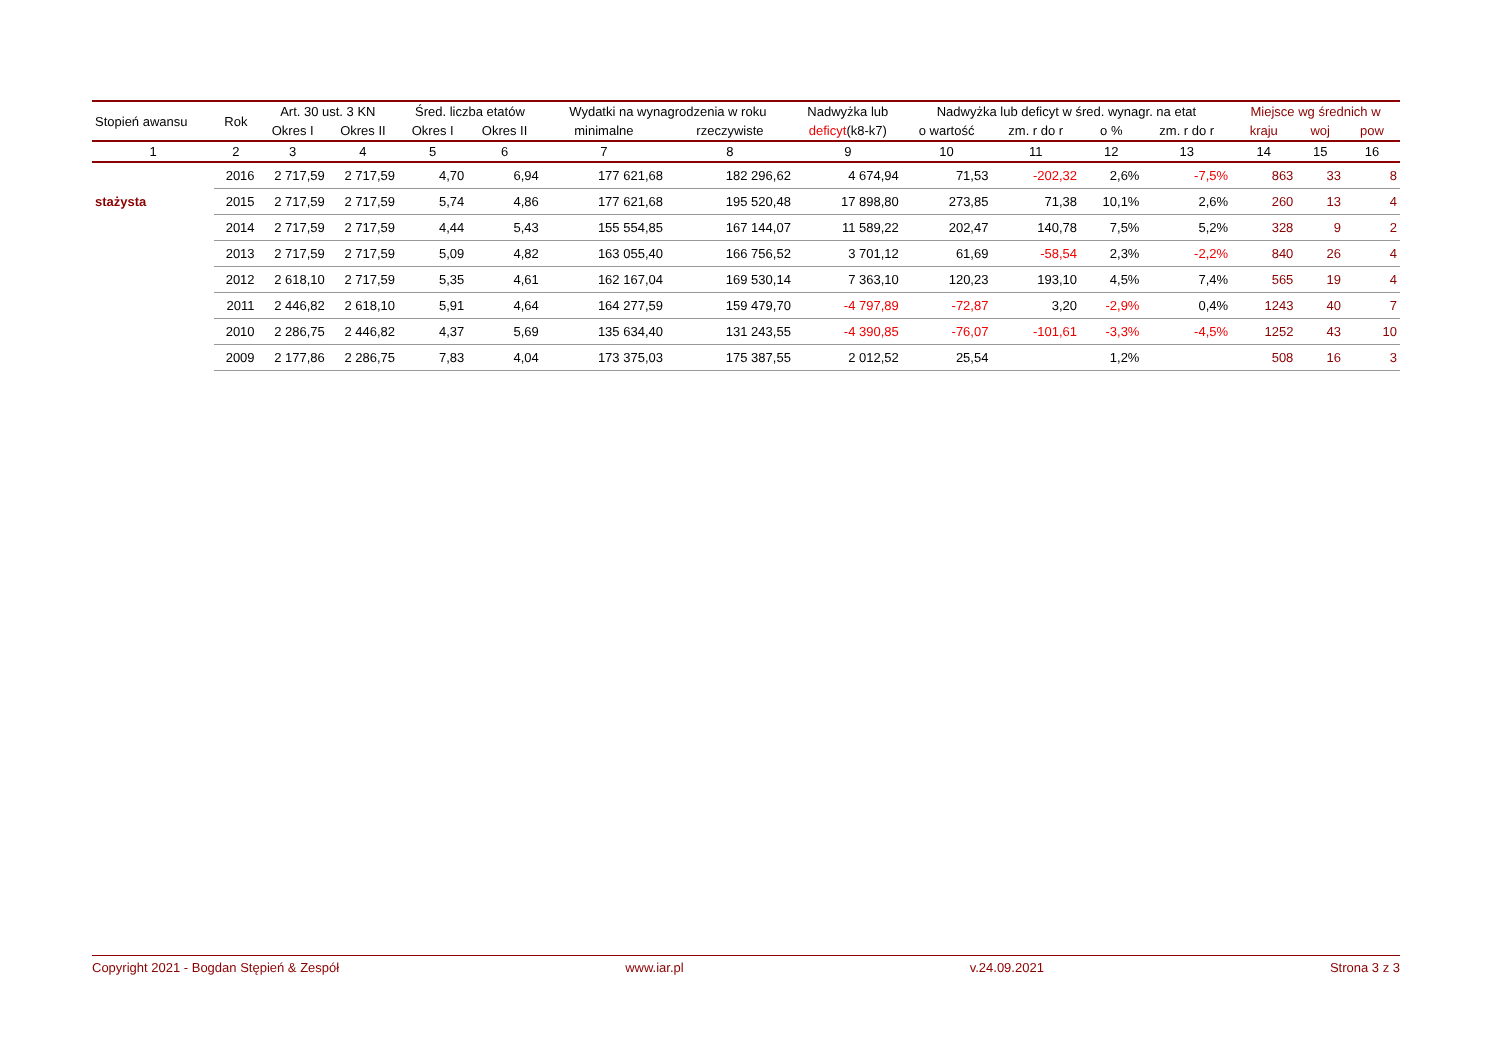| Stopień awansu | Rok | Art. 30 ust. 3 KN | | Śred. liczba etatów | | Wydatki na wynagrodzenia w roku | | Nadwyżka lub | Nadwyżka lub deficyt w śred. wynagr. na etat | | | | Miejsce wg średnich w | | |
| --- | --- | --- | --- | --- | --- | --- | --- | --- | --- | --- | --- | --- | --- | --- | --- |
| | | Okres I | Okres II | Okres I | Okres II | minimalne | rzeczywiste | deficyt (k8-k7) | o wartość | zm. r do r | o % | zm. r do r | kraju | woj | pow |
| 1 | 2 | 3 | 4 | 5 | 6 | 7 | 8 | 9 | 10 | 11 | 12 | 13 | 14 | 15 | 16 |
| | 2016 | 2 717,59 | 2 717,59 | 4,70 | 6,94 | 177 621,68 | 182 296,62 | 4 674,94 | 71,53 | -202,32 | 2,6% | -7,5% | 863 | 33 | 8 |
| stażysta | 2015 | 2 717,59 | 2 717,59 | 5,74 | 4,86 | 177 621,68 | 195 520,48 | 17 898,80 | 273,85 | 71,38 | 10,1% | 2,6% | 260 | 13 | 4 |
| | 2014 | 2 717,59 | 2 717,59 | 4,44 | 5,43 | 155 554,85 | 167 144,07 | 11 589,22 | 202,47 | 140,78 | 7,5% | 5,2% | 328 | 9 | 2 |
| | 2013 | 2 717,59 | 2 717,59 | 5,09 | 4,82 | 163 055,40 | 166 756,52 | 3 701,12 | 61,69 | -58,54 | 2,3% | -2,2% | 840 | 26 | 4 |
| | 2012 | 2 618,10 | 2 717,59 | 5,35 | 4,61 | 162 167,04 | 169 530,14 | 7 363,10 | 120,23 | 193,10 | 4,5% | 7,4% | 565 | 19 | 4 |
| | 2011 | 2 446,82 | 2 618,10 | 5,91 | 4,64 | 164 277,59 | 159 479,70 | -4 797,89 | -72,87 | 3,20 | -2,9% | 0,4% | 1243 | 40 | 7 |
| | 2010 | 2 286,75 | 2 446,82 | 4,37 | 5,69 | 135 634,40 | 131 243,55 | -4 390,85 | -76,07 | -101,61 | -3,3% | -4,5% | 1252 | 43 | 10 |
| | 2009 | 2 177,86 | 2 286,75 | 7,83 | 4,04 | 173 375,03 | 175 387,55 | 2 012,52 | 25,54 | | 1,2% | | 508 | 16 | 3 |
Copyright 2021 - Bogdan Stępień & Zespół www.iar.pl v.24.09.2021 Strona 3 z 3